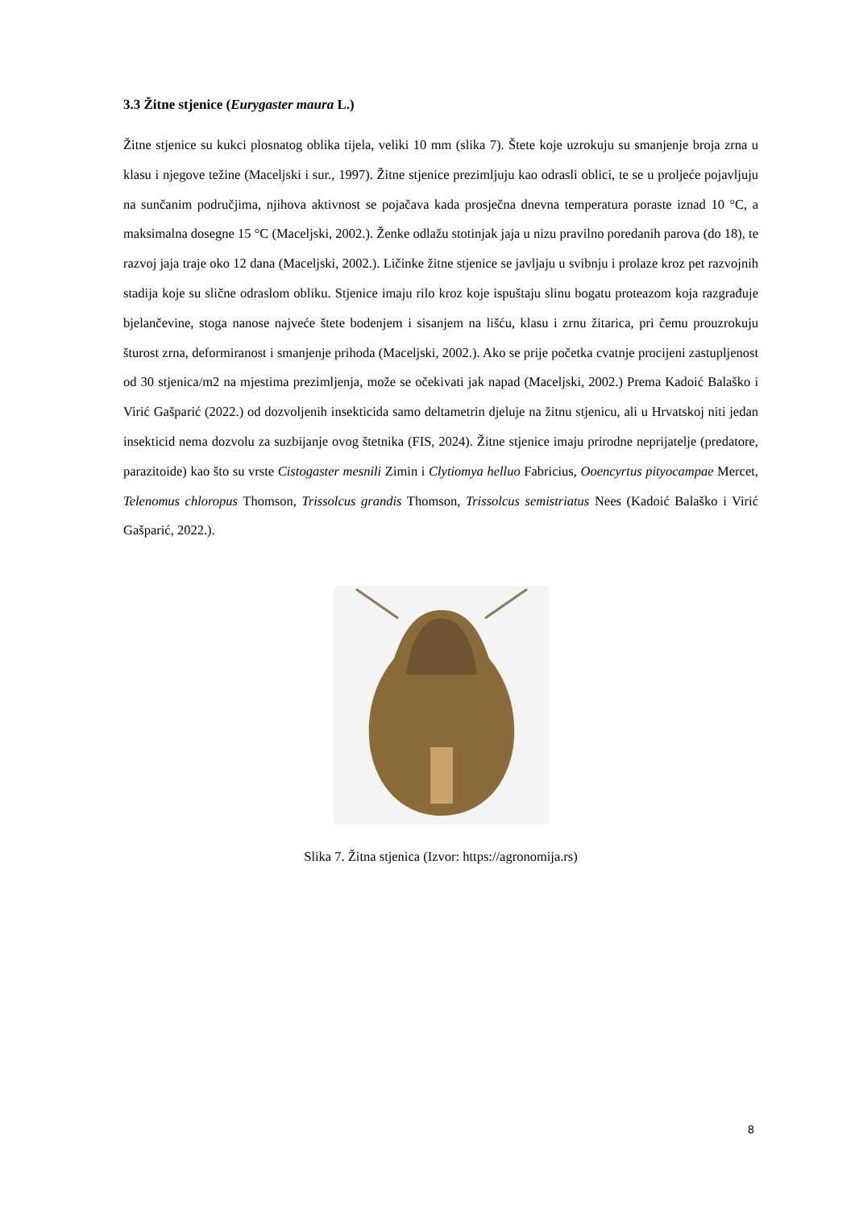3.3 Žitne stjenice (Eurygaster maura L.)
Žitne stjenice su kukci plosnatog oblika tijela, veliki 10 mm (slika 7). Štete koje uzrokuju su smanjenje broja zrna u klasu i njegove težine (Maceljski i sur., 1997). Žitne stjenice prezimljuju kao odrasli oblici, te se u proljeće pojavljuju na sunčanim područjima, njihova aktivnost se pojačava kada prosječna dnevna temperatura poraste iznad 10 °C, a maksimalna dosegne 15 °C (Maceljski, 2002.). Ženke odlažu stotinjak jaja u nizu pravilno poredanih parova (do 18), te razvoj jaja traje oko 12 dana (Maceljski, 2002.). Ličinke žitne stjenice se javljaju u svibnju i prolaze kroz pet razvojnih stadija koje su slične odraslom obliku. Stjenice imaju rilo kroz koje ispuštaju slinu bogatu proteazom koja razgrađuje bjelančevine, stoga nanose najveće štete bodenjem i sisanjem na lišću, klasu i zrnu žitarica, pri čemu prouzrokuju šturost zrna, deformiranost i smanjenje prihoda (Maceljski, 2002.). Ako se prije početka cvatnje procijeni zastupljenost od 30 stjenica/m2 na mjestima prezimljenja, može se očekivati jak napad (Maceljski, 2002.) Prema Kadoić Balaško i Virić Gašparić (2022.) od dozvoljenih insekticida samo deltametrin djeluje na žitnu stjenicu, ali u Hrvatskoj niti jedan insekticid nema dozvolu za suzbijanje ovog štetnika (FIS, 2024). Žitne stjenice imaju prirodne neprijatelje (predatore, parazitoide) kao što su vrste Cistogaster mesnili Zimin i Clytiomya helluo Fabricius, Ooencyrtus pityocampae Mercet, Telenomus chloropus Thomson, Trissolcus grandis Thomson, Trissolcus semistriatus Nees (Kadoić Balaško i Virić Gašparić, 2022.).
Slika 7. Žitna stjenica (Izvor: https://agronomija.rs)
8